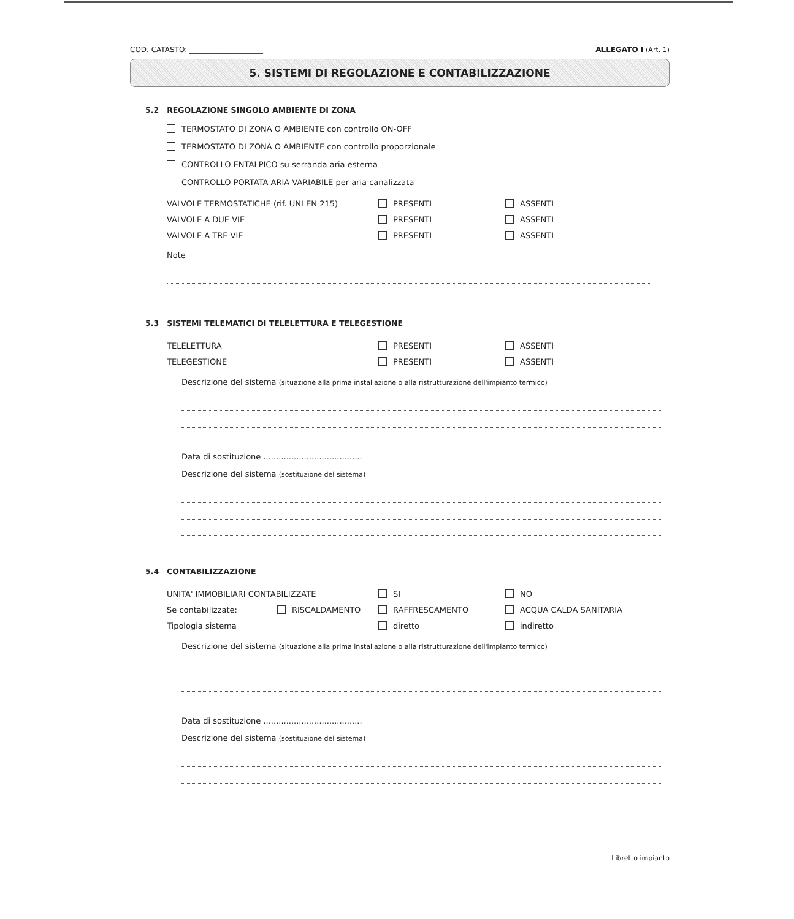COD. CATASTO: ____________________ ALLEGATO I (Art. 1)
5. SISTEMI DI REGOLAZIONE E CONTABILIZZAZIONE
5.2 REGOLAZIONE SINGOLO AMBIENTE DI ZONA
TERMOSTATO DI ZONA O AMBIENTE con controllo ON-OFF
TERMOSTATO DI ZONA O AMBIENTE con controllo proporzionale
CONTROLLO ENTALPICO su serranda aria esterna
CONTROLLO PORTATA ARIA VARIABILE per aria canalizzata
VALVOLE TERMOSTATICHE (rif. UNI EN 215) PRESENTI ASSENTI
VALVOLE A DUE VIE PRESENTI ASSENTI
VALVOLE A TRE VIE PRESENTI ASSENTI
Note
5.3 SISTEMI TELEMATICI DI TELELETTURA E TELEGESTIONE
TELELETTURA PRESENTI ASSENTI
TELEGESTIONE PRESENTI ASSENTI
Descrizione del sistema (situazione alla prima installazione o alla ristrutturazione dell'impianto termico)
Data di sostituzione .......................................
Descrizione del sistema (sostituzione del sistema)
5.4 CONTABILIZZAZIONE
UNITA' IMMOBILIARI CONTABILIZZATE SI NO
Se contabilizzate: RISCALDAMENTO RAFFRESCAMENTO ACQUA CALDA SANITARIA
Tipologia sistema diretto indiretto
Descrizione del sistema (situazione alla prima installazione o alla ristrutturazione dell'impianto termico)
Data di sostituzione .......................................
Descrizione del sistema (sostituzione del sistema)
Libretto impianto